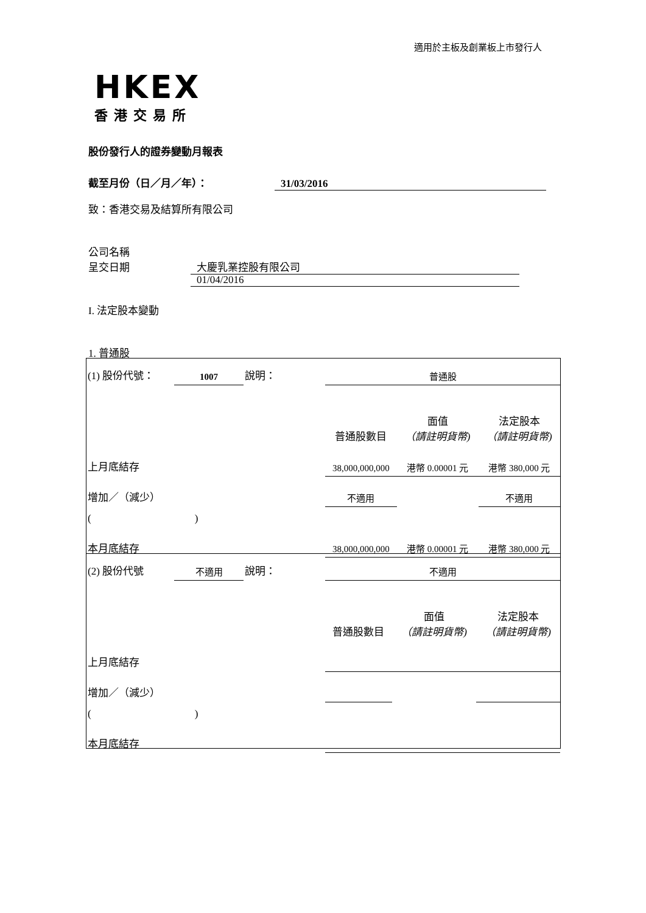適用於主板及創業板上市發行人
HKEX
香港交易所
股份發行人的證券變動月報表
截至月份（日／月／年）： 31/03/2016
致：香港交易及結算所有限公司
公司名稱 大慶乳業控股有限公司
呈交日期 01/04/2016
I. 法定股本變動
1. 普通股
| (1) 股份代號： | 1007 | 說明： | 普通股 | | |
| | | | 普通股數目 | 面值 （請註明貨幣) | 法定股本 （請註明貨幣) |
| 上月底結存 | | | 38,000,000,000 | 港幣 0.00001 元 | 港幣 380,000 元 |
| 增加／（減少） | | | 不適用 | | 不適用 |
| ( ) | | | | | |
| 本月底結存 | | | 38,000,000,000 | 港幣 0.00001 元 | 港幣 380,000 元 |
| (2) 股份代號 | 不適用 | 說明： | 不適用 | | |
| | | | 普通股數目 | 面值 （請註明貨幣) | 法定股本 （請註明貨幣) |
| 上月底結存 | | | | | |
| 增加／（減少） | | | | | |
| ( ) | | | | | |
| 本月底結存 | | | | | |